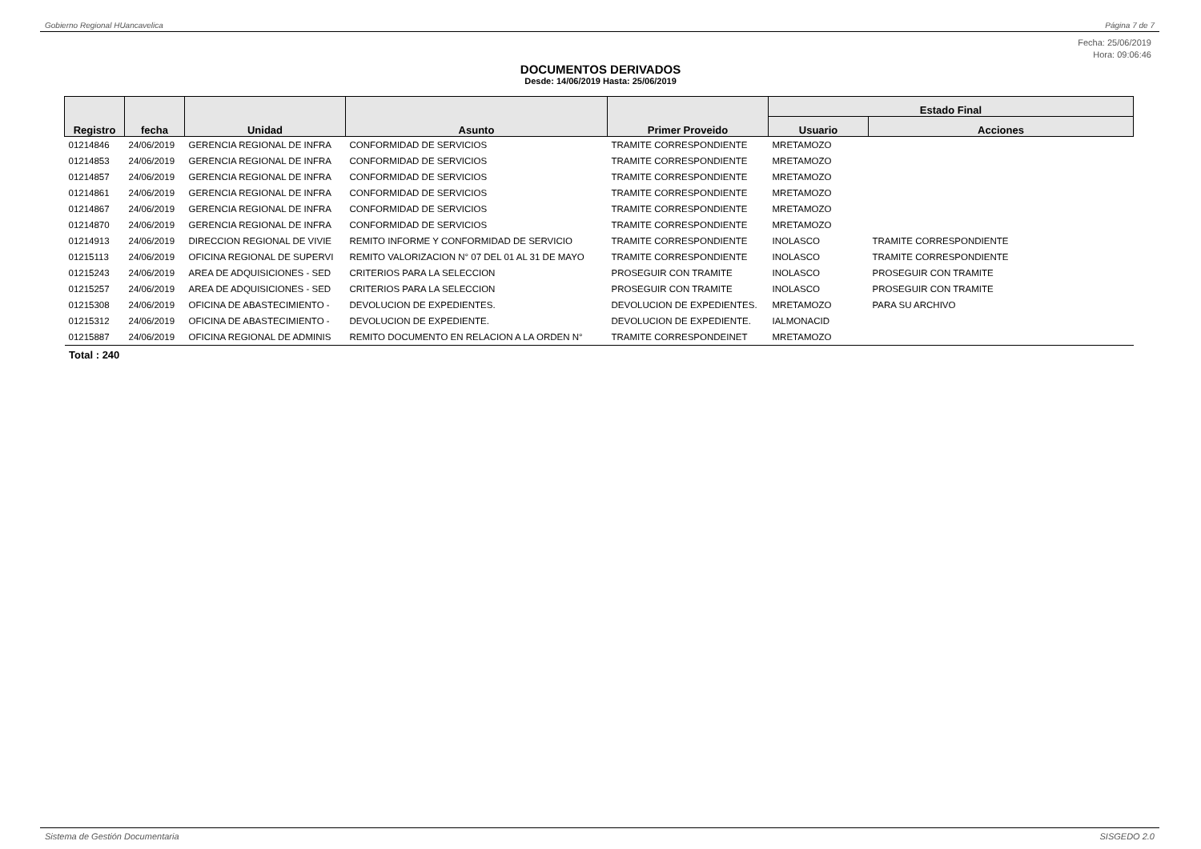Gobierno Regional HUancavelica Página 7 de 7
Fecha: 25/06/2019
Hora: 09:06:46
DOCUMENTOS DERIVADOS
Desde: 14/06/2019 Hasta: 25/06/2019
| Registro | fecha | Unidad | Asunto | Primer Proveido | Estado Final | |
| --- | --- | --- | --- | --- | --- | --- |
| | | | | | Usuario | Acciones |
| 01214846 | 24/06/2019 | GERENCIA REGIONAL DE INFRA | CONFORMIDAD DE SERVICIOS | TRAMITE CORRESPONDIENTE | MRETAMOZO | |
| 01214853 | 24/06/2019 | GERENCIA REGIONAL DE INFRA | CONFORMIDAD DE SERVICIOS | TRAMITE CORRESPONDIENTE | MRETAMOZO | |
| 01214857 | 24/06/2019 | GERENCIA REGIONAL DE INFRA | CONFORMIDAD DE SERVICIOS | TRAMITE CORRESPONDIENTE | MRETAMOZO | |
| 01214861 | 24/06/2019 | GERENCIA REGIONAL DE INFRA | CONFORMIDAD DE SERVICIOS | TRAMITE CORRESPONDIENTE | MRETAMOZO | |
| 01214867 | 24/06/2019 | GERENCIA REGIONAL DE INFRA | CONFORMIDAD DE SERVICIOS | TRAMITE CORRESPONDIENTE | MRETAMOZO | |
| 01214870 | 24/06/2019 | GERENCIA REGIONAL DE INFRA | CONFORMIDAD DE SERVICIOS | TRAMITE CORRESPONDIENTE | MRETAMOZO | |
| 01214913 | 24/06/2019 | DIRECCION REGIONAL DE VIVIE | REMITO INFORME Y CONFORMIDAD DE SERVICIO | TRAMITE CORRESPONDIENTE | INOLASCO | TRAMITE CORRESPONDIENTE |
| 01215113 | 24/06/2019 | OFICINA REGIONAL DE SUPERVI | REMITO VALORIZACION N° 07 DEL 01 AL 31 DE MAYO | TRAMITE CORRESPONDIENTE | INOLASCO | TRAMITE CORRESPONDIENTE |
| 01215243 | 24/06/2019 | AREA DE ADQUISICIONES - SED | CRITERIOS PARA LA SELECCION | PROSEGUIR CON TRAMITE | INOLASCO | PROSEGUIR CON TRAMITE |
| 01215257 | 24/06/2019 | AREA DE ADQUISICIONES - SED | CRITERIOS PARA LA SELECCION | PROSEGUIR CON TRAMITE | INOLASCO | PROSEGUIR CON TRAMITE |
| 01215308 | 24/06/2019 | OFICINA DE ABASTECIMIENTO - | DEVOLUCION DE EXPEDIENTES. | DEVOLUCION DE EXPEDIENTES. | MRETAMOZO | PARA SU ARCHIVO |
| 01215312 | 24/06/2019 | OFICINA DE ABASTECIMIENTO - | DEVOLUCION DE EXPEDIENTE. | DEVOLUCION DE EXPEDIENTE. | IALMONACID | |
| 01215887 | 24/06/2019 | OFICINA REGIONAL DE ADMINIS | REMITO DOCUMENTO EN RELACION A LA ORDEN N° | TRAMITE CORRESPONDEINET | MRETAMOZO | |
Total : 240
Sistema de Gestión Documentaria SISGEDO 2.0